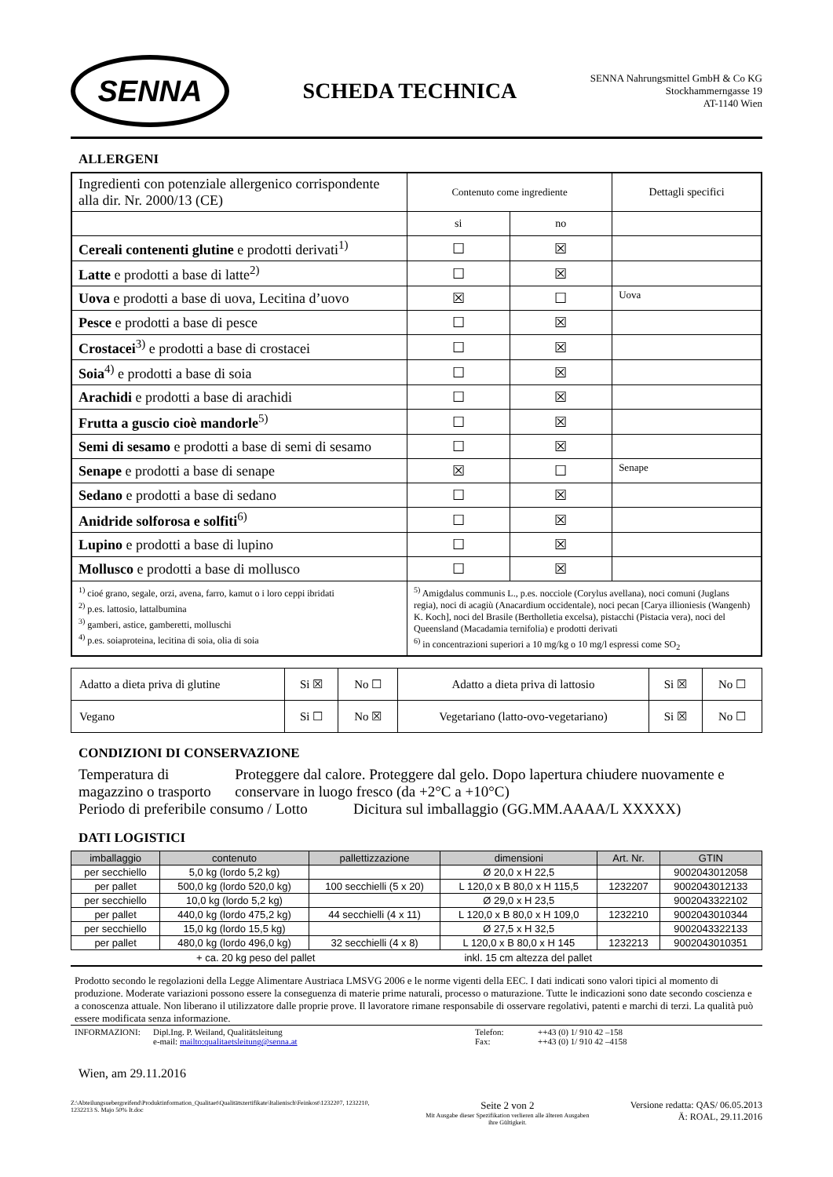SENNA
SCHEDA TECHNICA
SENNA Nahrungsmittel GmbH & Co KG
Stockhammerngasse 19
AT-1140 Wien
ALLERGENI
| Ingredienti con potenziale allergenico corrispondente alla dir. Nr. 2000/13 (CE) | Contenuto come ingrediente | | Dettagli specifici |
| | si | no | |
| Cereali contenenti glutine e prodotti derivati<sup>1)</sup> | ☐ | ☒ | |
| Latte e prodotti a base di latte<sup>2)</sup> | ☐ | ☒ | |
| Uova e prodotti a base di uova, Lecitina d’uovo | ☒ | ☐ | Uova |
| Pesce e prodotti a base di pesce | ☐ | ☒ | |
| Crostacei<sup>3)</sup> e prodotti a base di crostacei | ☐ | ☒ | |
| Soia<sup>4)</sup> e prodotti a base di soia | ☐ | ☒ | |
| Arachidi e prodotti a base di arachidi | ☐ | ☒ | |
| Frutta a guscio cioè mandorle<sup>5)</sup> | ☐ | ☒ | |
| Semi di sesamo e prodotti a base di semi di sesamo | ☐ | ☒ | |
| Senape e prodotti a base di senape | ☒ | ☐ | Senape |
| Sedano e prodotti a base di sedano | ☐ | ☒ | |
| Anidride solforosa e solfiti<sup>6)</sup> | ☐ | ☒ | |
| Lupino e prodotti a base di lupino | ☐ | ☒ | |
| Mollusco e prodotti a base di mollusco | ☐ | ☒ | |
| <sup>1)</sup> cioé grano, segale, orzi, avena, farro, kamut o i loro ceppi ibridati <sup>2)</sup> p.es. lattosio, lattalbumina <sup>3)</sup> gamberi, astice, gamberetti, molluschi <sup>4)</sup> p.es. soiaproteina, lecitina di soia, olia di soia | <sup>5)</sup> Amigdalus communis L., p.es. nocciole (Corylus avellana), noci comuni (Juglans regia), noci di acagiù (Anacardium occidentale), noci pecan [Carya illioniesis (Wangenh) K. Koch], noci del Brasile (Bertholletia excelsa), pistacchi (Pistacia vera), noci del Queensland (Macadamia ternifolia) e prodotti derivati <sup>6)</sup> in concentrazioni superiori a 10 mg/kg o 10 mg/l espressi come SO<sub>2</sub> | | |
| Adatto a dieta priva di glutine | Si ☒ | No ☐ | Adatto a dieta priva di lattosio | Si ☒ | No ☐ |
| Vegano | Si ☐ | No ☒ | Vegetariano (latto-ovo-vegetariano) | Si ☒ | No ☐ |
CONDIZIONI DI CONSERVAZIONE
Temperatura di magazzino o trasporto
Proteggere dal calore. Proteggere dal gelo. Dopo lapertura chiudere nuovamente e conservare in luogo fresco (da +2°C a +10°C)
Periodo di preferibile consumo / Lotto
Dicitura sul imballaggio (GG.MM.AAAA/L XXXXX)
DATI LOGISTICI
| imballaggio | contenuto | pallettizzazione | dimensioni | Art. Nr. | GTIN |
| --- | --- | --- | --- | --- | --- |
| per secchiello | 5,0 kg (lordo 5,2 kg) | | Ø 20,0 x H 22,5 | | 9002043012058 |
| per pallet | 500,0 kg (lordo 520,0 kg) | 100 secchielli (5 x 20) | L 120,0 x B 80,0 x H 115,5 | 1232207 | 9002043012133 |
| per secchiello | 10,0 kg (lordo 5,2 kg) | | Ø 29,0 x H 23,5 | | 9002043322102 |
| per pallet | 440,0 kg (lordo 475,2 kg) | 44 secchielli (4 x 11) | L 120,0 x B 80,0 x H 109,0 | 1232210 | 9002043010344 |
| per secchiello | 15,0 kg (lordo 15,5 kg) | | Ø 27,5 x H 32,5 | | 9002043322133 |
| per pallet | 480,0 kg (lordo 496,0 kg) | 32 secchielli (4 x 8) | L 120,0 x B 80,0 x H 145 | 1232213 | 9002043010351 |
+ ca. 20 kg peso del pallet inkl. 15 cm altezza del pallet
Prodotto secondo le regolazioni della Legge Alimentare Austriaca LMSVG 2006 e le norme vigenti della EEC. I dati indicati sono valori tipici al momento di produzione. Moderate variazioni possono essere la conseguenza di materie prime naturali, processo o maturazione. Tutte le indicazioni sono date secondo coscienza e a conoscenza attuale. Non liberano il utilizzatore dalle proprie prove. Il lavoratore rimane responsabile di osservare regolativi, patenti e marchi di terzi. La qualità può essere modificata senza informazione.
INFORMAZIONI: Dipl.Ing. P. Weiland, Qualitätsleitung
e-mail: mailto:qualitaetsleitung@senna.at
Telefon:
Fax:
++43 (0) 1/ 910 42 –158
++43 (0) 1/ 910 42 –4158
Wien, am 29.11.2016
Z:\Abteilungsuebergreifend\Produktinformation_Qualitaet\Qualitätszertifikate\Italienisch\Feinkost\1232207, 1232210, 1232213 S. Majo 50% It.doc
Seite 2 von 2
Mit Ausgabe dieser Spezifikation verlieren alle älteren Ausgaben
ihre Gültigkeit.
Versione redatta: QAS/ 06.05.2013
Ä: ROAL, 29.11.2016